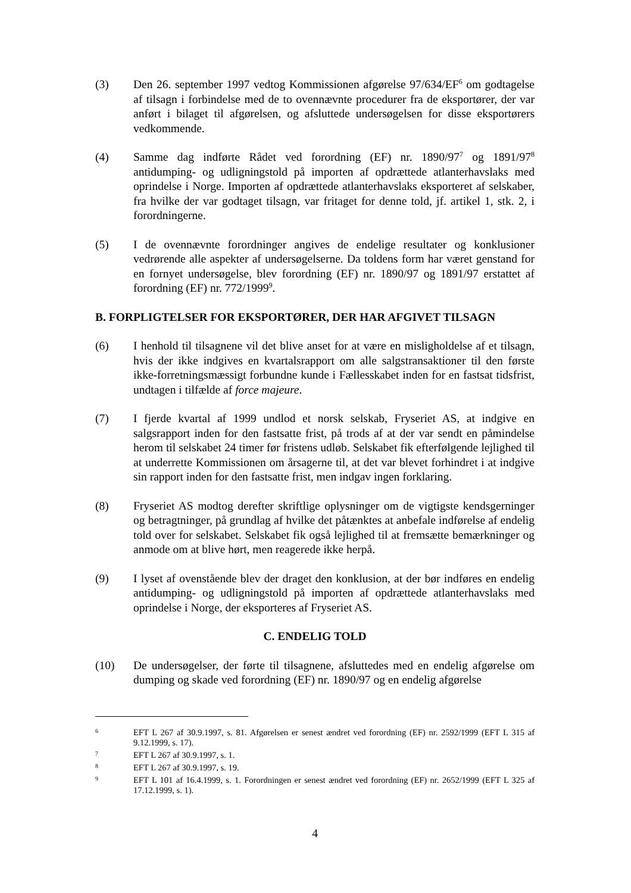(3) Den 26. september 1997 vedtog Kommissionen afgørelse 97/634/EF<sup>6</sup> om godtagelse af tilsagn i forbindelse med de to ovennævnte procedurer fra de eksportører, der var anført i bilaget til afgørelsen, og afsluttede undersøgelsen for disse eksportørers vedkommende.
(4) Samme dag indførte Rådet ved forordning (EF) nr. 1890/97<sup>7</sup> og 1891/97<sup>8</sup> antidumping- og udligningstold på importen af opdrættede atlanterhavslaks med oprindelse i Norge. Importen af opdrættede atlanterhavslaks eksporteret af selskaber, fra hvilke der var godtaget tilsagn, var fritaget for denne told, jf. artikel 1, stk. 2, i forordningerne.
(5) I de ovennævnte forordninger angives de endelige resultater og konklusioner vedrørende alle aspekter af undersøgelserne. Da toldens form har været genstand for en fornyet undersøgelse, blev forordning (EF) nr. 1890/97 og 1891/97 erstattet af forordning (EF) nr. 772/1999<sup>9</sup>.
B. FORPLIGTELSER FOR EKSPORTØRER, DER HAR AFGIVET TILSAGN
(6) I henhold til tilsagnene vil det blive anset for at være en misligholdelse af et tilsagn, hvis der ikke indgives en kvartalsrapport om alle salgstransaktioner til den første ikke-forretningsmæssigt forbundne kunde i Fællesskabet inden for en fastsat tidsfrist, undtagen i tilfælde af force majeure.
(7) I fjerde kvartal af 1999 undlod et norsk selskab, Fryseriet AS, at indgive en salgsrapport inden for den fastsatte frist, på trods af at der var sendt en påmindelse herom til selskabet 24 timer før fristens udløb. Selskabet fik efterfølgende lejlighed til at underrette Kommissionen om årsagerne til, at det var blevet forhindret i at indgive sin rapport inden for den fastsatte frist, men indgav ingen forklaring.
(8) Fryseriet AS modtog derefter skriftlige oplysninger om de vigtigste kendsgerninger og betragtninger, på grundlag af hvilke det påtænktes at anbefale indførelse af endelig told over for selskabet. Selskabet fik også lejlighed til at fremsætte bemærkninger og anmode om at blive hørt, men reagerede ikke herpå.
(9) I lyset af ovenstående blev der draget den konklusion, at der bør indføres en endelig antidumping- og udligningstold på importen af opdrættede atlanterhavslaks med oprindelse i Norge, der eksporteres af Fryseriet AS.
C. ENDELIG TOLD
(10) De undersøgelser, der førte til tilsagnene, afsluttedes med en endelig afgørelse om dumping og skade ved forordning (EF) nr. 1890/97 og en endelig afgørelse
6
EFT L 267 af 30.9.1997, s. 81. Afgørelsen er senest ændret ved forordning (EF) nr. 2592/1999 (EFT L 315 af 9.12.1999, s. 17).
7
EFT L 267 af 30.9.1997, s. 1.
8
EFT L 267 af 30.9.1997, s. 19.
9
EFT L 101 af 16.4.1999, s. 1. Forordningen er senest ændret ved forordning (EF) nr. 2652/1999 (EFT L 325 af 17.12.1999, s. 1).
4